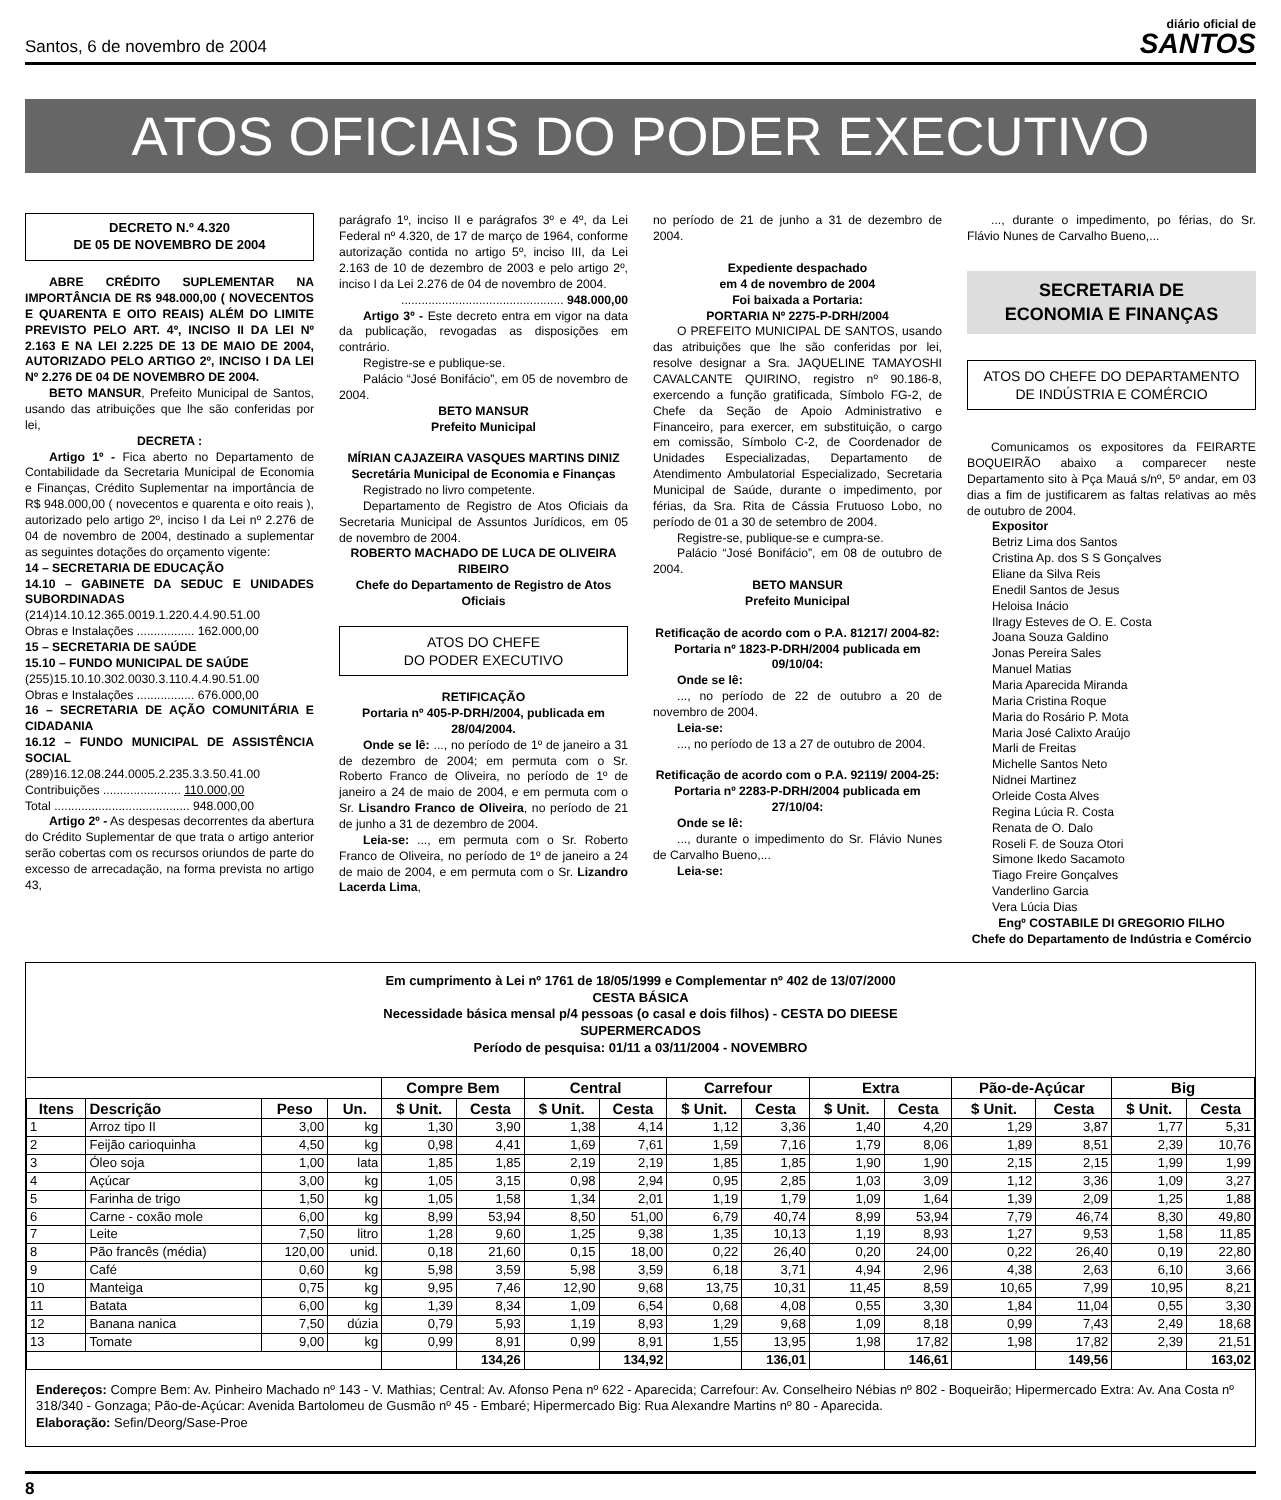Santos, 6 de novembro de 2004
diário oficial de
SANTOS
ATOS OFICIAIS DO PODER EXECUTIVO
DECRETO N.º 4.320
DE 05 DE NOVEMBRO DE 2004
ABRE CRÉDITO SUPLEMENTAR NA IMPORTÂNCIA DE R$ 948.000,00 ( NOVECENTOS E QUARENTA E OITO REAIS) ALÉM DO LIMITE PREVISTO PELO ART. 4º, INCISO II DA LEI Nº 2.163 E NA LEI 2.225 DE 13 DE MAIO DE 2004, AUTORIZADO PELO ARTIGO 2º, INCISO I DA LEI Nº 2.276 DE 04 DE NOVEMBRO DE 2004.
BETO MANSUR, Prefeito Municipal de Santos, usando das atribuições que lhe são conferidas por lei,
DECRETA :
Artigo 1º - Fica aberto no Departamento de Contabilidade da Secretaria Municipal de Economia e Finanças, Crédito Suplementar na importância de R$ 948.000,00 ( novecentos e quarenta e oito reais ), autorizado pelo artigo 2º, inciso I da Lei nº 2.276 de 04 de novembro de 2004, destinado a suplementar as seguintes dotações do orçamento vigente:
14 – SECRETARIA DE EDUCAÇÃO
14.10 – GABINETE DA SEDUC E UNIDADES SUBORDINADAS
(214)14.10.12.365.0019.1.220.4.4.90.51.00
Obras e Instalações ................. 162.000,00
15 – SECRETARIA DE SAÚDE
15.10 – FUNDO MUNICIPAL DE SAÚDE
(255)15.10.10.302.0030.3.110.4.4.90.51.00
Obras e Instalações ................. 676.000,00
16 – SECRETARIA DE AÇÃO COMUNITÁRIA E CIDADANIA
16.12 – FUNDO MUNICIPAL DE ASSISTÊNCIA SOCIAL
(289)16.12.08.244.0005.2.235.3.3.50.41.00
Contribuições ....................... 110.000,00
Total ........................................ 948.000,00
Artigo 2º - As despesas decorrentes da abertura do Crédito Suplementar de que trata o artigo anterior serão cobertas com os recursos oriundos de parte do excesso de arrecadação, na forma prevista no artigo 43,
parágrafo 1º, inciso II e parágrafos 3º e 4º, da Lei Federal nº 4.320, de 17 de março de 1964, conforme autorização contida no artigo 5º, inciso III, da Lei 2.163 de 10 de dezembro de 2003 e pelo artigo 2º, inciso I da Lei 2.276 de 04 de novembro de 2004.
................................................ 948.000,00
Artigo 3º - Este decreto entra em vigor na data da publicação, revogadas as disposições em contrário.
Registre-se e publique-se.
Palácio “José Bonifácio”, em 05 de novembro de 2004.
BETO MANSUR
Prefeito Municipal
MÍRIAN CAJAZEIRA VASQUES MARTINS DINIZ
Secretária Municipal de Economia e Finanças
Registrado no livro competente.
Departamento de Registro de Atos Oficiais da Secretaria Municipal de Assuntos Jurídicos, em 05 de novembro de 2004.
ROBERTO MACHADO DE LUCA DE OLIVEIRA RIBEIRO
Chefe do Departamento de Registro de Atos Oficiais
ATOS DO CHEFE
DO PODER EXECUTIVO
RETIFICAÇÃO
Portaria nº 405-P-DRH/2004, publicada em 28/04/2004.
Onde se lê: ..., no período de 1º de janeiro a 31 de dezembro de 2004; em permuta com o Sr. Roberto Franco de Oliveira, no período de 1º de janeiro a 24 de maio de 2004, e em permuta com o Sr. Lisandro Franco de Oliveira, no período de 21 de junho a 31 de dezembro de 2004.
Leia-se: ..., em permuta com o Sr. Roberto Franco de Oliveira, no período de 1º de janeiro a 24 de maio de 2004, e em permuta com o Sr. Lizandro Lacerda Lima,
no período de 21 de junho a 31 de dezembro de 2004.
Expediente despachado
em 4 de novembro de 2004
Foi baixada a Portaria:
PORTARIA Nº 2275-P-DRH/2004
O PREFEITO MUNICIPAL DE SANTOS, usando das atribuições que lhe são conferidas por lei, resolve designar a Sra. JAQUELINE TAMAYOSHI CAVALCANTE QUIRINO, registro nº 90.186-8, exercendo a função gratificada, Símbolo FG-2, de Chefe da Seção de Apoio Administrativo e Financeiro, para exercer, em substituição, o cargo em comissão, Símbolo C-2, de Coordenador de Unidades Especializadas, Departamento de Atendimento Ambulatorial Especializado, Secretaria Municipal de Saúde, durante o impedimento, por férias, da Sra. Rita de Cássia Frutuoso Lobo, no período de 01 a 30 de setembro de 2004.
Registre-se, publique-se e cumpra-se.
Palácio “José Bonifácio”, em 08 de outubro de 2004.
BETO MANSUR
Prefeito Municipal
Retificação de acordo com o P.A. 81217/ 2004-82:
Portaria nº 1823-P-DRH/2004 publicada em 09/10/04:
Onde se lê:
..., no período de 22 de outubro a 20 de novembro de 2004.
Leia-se:
..., no período de 13 a 27 de outubro de 2004.
Retificação de acordo com o P.A. 92119/ 2004-25:
Portaria nº 2283-P-DRH/2004 publicada em 27/10/04:
Onde se lê:
..., durante o impedimento do Sr. Flávio Nunes de Carvalho Bueno,...
Leia-se:
..., durante o impedimento, po férias, do Sr. Flávio Nunes de Carvalho Bueno,...
SECRETARIA DE
ECONOMIA E FINANÇAS
ATOS DO CHEFE DO DEPARTAMENTO
DE INDÚSTRIA E COMÉRCIO
Comunicamos os expositores da FEIRARTE BOQUEIRÃO abaixo a comparecer neste Departamento sito à Pça Mauá s/nº, 5º andar, em 03 dias a fim de justificarem as faltas relativas ao mês de outubro de 2004.
Expositor
Betriz Lima dos Santos
Cristina Ap. dos S S Gonçalves
Eliane da Silva Reis
Enedil Santos de Jesus
Heloisa Inácio
Ilragy Esteves de O. E. Costa
Joana Souza Galdino
Jonas Pereira Sales
Manuel Matias
Maria Aparecida Miranda
Maria Cristina Roque
Maria do Rosário P. Mota
Maria José Calixto Araújo
Marli de Freitas
Michelle Santos Neto
Nidnei Martinez
Orleide Costa Alves
Regina Lúcia R. Costa
Renata de O. Dalo
Roseli F. de Souza Otori
Simone Ikedo Sacamoto
Tiago Freire Gonçalves
Vanderlino Garcia
Vera Lúcia Dias
Engº COSTABILE DI GREGORIO FILHO
Chefe do Departamento de Indústria e Comércio
Em cumprimento à Lei nº 1761 de 18/05/1999 e Complementar nº 402 de 13/07/2000
CESTA BÁSICA
Necessidade básica mensal p/4 pessoas (o casal e dois filhos) - CESTA DO DIEESE
SUPERMERCADOS
Período de pesquisa: 01/11 a 03/11/2004 - NOVEMBRO
| | | | | Compre Bem | | Central | | Carrefour | | Extra | | Pão-de-Açúcar | | Big | |
| --- | --- | --- | --- | --- | --- | --- | --- | --- | --- | --- | --- | --- | --- | --- | --- |
| Itens | Descrição | Peso | Un. | $ Unit. | Cesta | $ Unit. | Cesta | $ Unit. | Cesta | $ Unit. | Cesta | $ Unit. | Cesta | $ Unit. | Cesta |
| 1 | Arroz tipo II | 3,00 | kg | 1,30 | 3,90 | 1,38 | 4,14 | 1,12 | 3,36 | 1,40 | 4,20 | 1,29 | 3,87 | 1,77 | 5,31 |
| 2 | Feijão carioquinha | 4,50 | kg | 0,98 | 4,41 | 1,69 | 7,61 | 1,59 | 7,16 | 1,79 | 8,06 | 1,89 | 8,51 | 2,39 | 10,76 |
| 3 | Óleo soja | 1,00 | lata | 1,85 | 1,85 | 2,19 | 2,19 | 1,85 | 1,85 | 1,90 | 1,90 | 2,15 | 2,15 | 1,99 | 1,99 |
| 4 | Açúcar | 3,00 | kg | 1,05 | 3,15 | 0,98 | 2,94 | 0,95 | 2,85 | 1,03 | 3,09 | 1,12 | 3,36 | 1,09 | 3,27 |
| 5 | Farinha de trigo | 1,50 | kg | 1,05 | 1,58 | 1,34 | 2,01 | 1,19 | 1,79 | 1,09 | 1,64 | 1,39 | 2,09 | 1,25 | 1,88 |
| 6 | Carne - coxão mole | 6,00 | kg | 8,99 | 53,94 | 8,50 | 51,00 | 6,79 | 40,74 | 8,99 | 53,94 | 7,79 | 46,74 | 8,30 | 49,80 |
| 7 | Leite | 7,50 | litro | 1,28 | 9,60 | 1,25 | 9,38 | 1,35 | 10,13 | 1,19 | 8,93 | 1,27 | 9,53 | 1,58 | 11,85 |
| 8 | Pão francês (média) | 120,00 | unid. | 0,18 | 21,60 | 0,15 | 18,00 | 0,22 | 26,40 | 0,20 | 24,00 | 0,22 | 26,40 | 0,19 | 22,80 |
| 9 | Café | 0,60 | kg | 5,98 | 3,59 | 5,98 | 3,59 | 6,18 | 3,71 | 4,94 | 2,96 | 4,38 | 2,63 | 6,10 | 3,66 |
| 10 | Manteiga | 0,75 | kg | 9,95 | 7,46 | 12,90 | 9,68 | 13,75 | 10,31 | 11,45 | 8,59 | 10,65 | 7,99 | 10,95 | 8,21 |
| 11 | Batata | 6,00 | kg | 1,39 | 8,34 | 1,09 | 6,54 | 0,68 | 4,08 | 0,55 | 3,30 | 1,84 | 11,04 | 0,55 | 3,30 |
| 12 | Banana nanica | 7,50 | dúzia | 0,79 | 5,93 | 1,19 | 8,93 | 1,29 | 9,68 | 1,09 | 8,18 | 0,99 | 7,43 | 2,49 | 18,68 |
| 13 | Tomate | 9,00 | kg | 0,99 | 8,91 | 0,99 | 8,91 | 1,55 | 13,95 | 1,98 | 17,82 | 1,98 | 17,82 | 2,39 | 21,51 |
| | | | | | 134,26 | | 134,92 | | 136,01 | | 146,61 | | 149,56 | | 163,02 |
Endereços: Compre Bem: Av. Pinheiro Machado nº 143 - V. Mathias; Central: Av. Afonso Pena nº 622 - Aparecida; Carrefour: Av. Conselheiro Nébias nº 802 - Boqueirão; Hipermercado Extra: Av. Ana Costa nº 318/340 - Gonzaga; Pão-de-Açúcar: Avenida Bartolomeu de Gusmão nº 45 - Embaré; Hipermercado Big: Rua Alexandre Martins nº 80 - Aparecida.
Elaboração: Sefin/Deorg/Sase-Proe
8